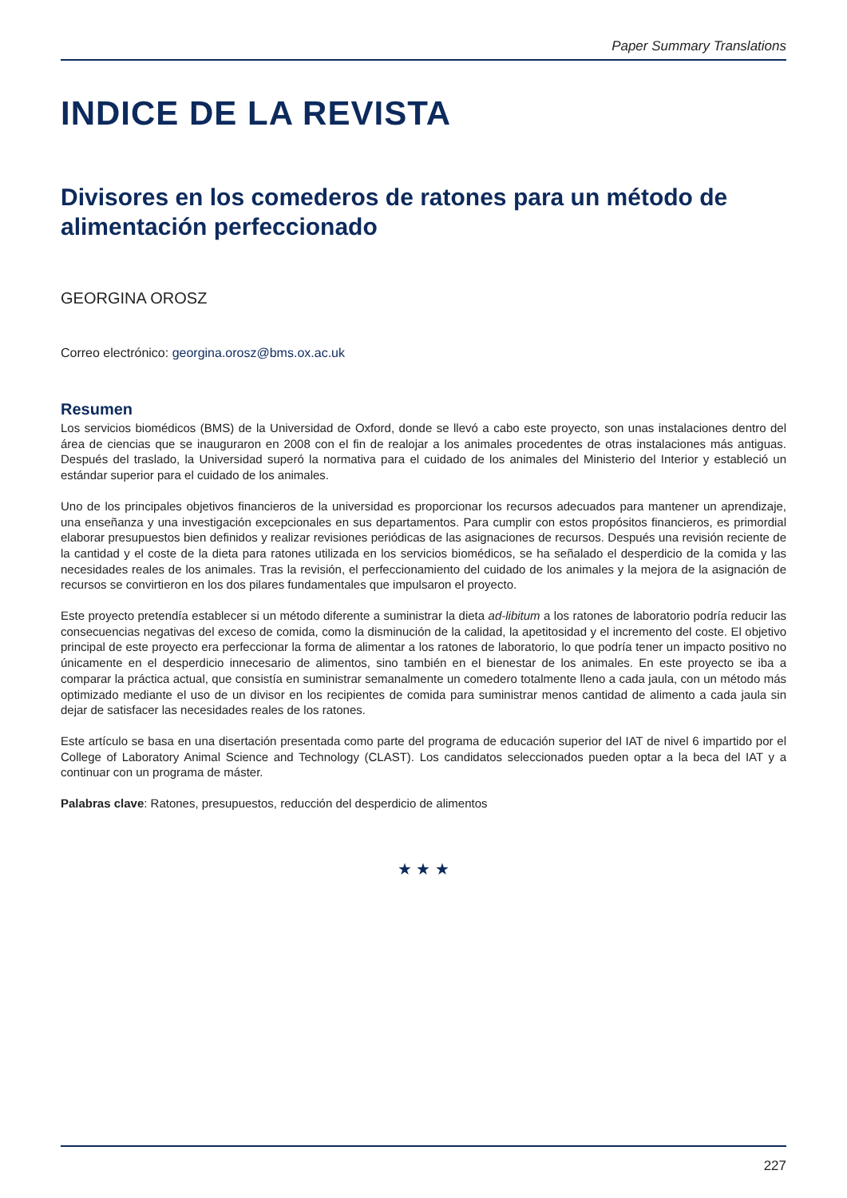Paper Summary Translations
INDICE DE LA REVISTA
Divisores en los comederos de ratones para un método de alimentación perfeccionado
GEORGINA OROSZ
Correo electrónico: georgina.orosz@bms.ox.ac.uk
Resumen
Los servicios biomédicos (BMS) de la Universidad de Oxford, donde se llevó a cabo este proyecto, son unas instalaciones dentro del área de ciencias que se inauguraron en 2008 con el fin de realojar a los animales procedentes de otras instalaciones más antiguas. Después del traslado, la Universidad superó la normativa para el cuidado de los animales del Ministerio del Interior y estableció un estándar superior para el cuidado de los animales.
Uno de los principales objetivos financieros de la universidad es proporcionar los recursos adecuados para mantener un aprendizaje, una enseñanza y una investigación excepcionales en sus departamentos. Para cumplir con estos propósitos financieros, es primordial elaborar presupuestos bien definidos y realizar revisiones periódicas de las asignaciones de recursos. Después una revisión reciente de la cantidad y el coste de la dieta para ratones utilizada en los servicios biomédicos, se ha señalado el desperdicio de la comida y las necesidades reales de los animales. Tras la revisión, el perfeccionamiento del cuidado de los animales y la mejora de la asignación de recursos se convirtieron en los dos pilares fundamentales que impulsaron el proyecto.
Este proyecto pretendía establecer si un método diferente a suministrar la dieta ad-libitum a los ratones de laboratorio podría reducir las consecuencias negativas del exceso de comida, como la disminución de la calidad, la apetitosidad y el incremento del coste. El objetivo principal de este proyecto era perfeccionar la forma de alimentar a los ratones de laboratorio, lo que podría tener un impacto positivo no únicamente en el desperdicio innecesario de alimentos, sino también en el bienestar de los animales. En este proyecto se iba a comparar la práctica actual, que consistía en suministrar semanalmente un comedero totalmente lleno a cada jaula, con un método más optimizado mediante el uso de un divisor en los recipientes de comida para suministrar menos cantidad de alimento a cada jaula sin dejar de satisfacer las necesidades reales de los ratones.
Este artículo se basa en una disertación presentada como parte del programa de educación superior del IAT de nivel 6 impartido por el College of Laboratory Animal Science and Technology (CLAST). Los candidatos seleccionados pueden optar a la beca del IAT y a continuar con un programa de máster.
Palabras clave: Ratones, presupuestos, reducción del desperdicio de alimentos
★ ★ ★
227